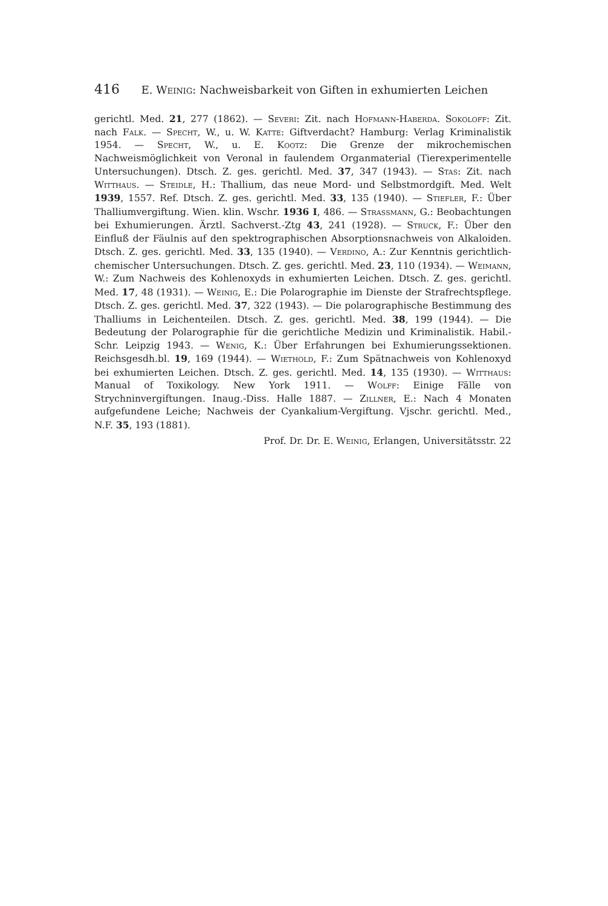416 E. Weinig: Nachweisbarkeit von Giften in exhumierten Leichen
gerichtl. Med. 21, 277 (1862). — Severi: Zit. nach Hofmann-Haberda. Sokoloff: Zit. nach Falk. — Specht, W., u. W. Katte: Giftverdacht? Hamburg: Verlag Kriminalistik 1954. — Specht, W., u. E. Kootz: Die Grenze der mikrochemischen Nachweismöglichkeit von Veronal in faulendem Organmaterial (Tierexperimentelle Untersuchungen). Dtsch. Z. ges. gerichtl. Med. 37, 347 (1943). — Stas: Zit. nach Witthaus. — Steidle, H.: Thallium, das neue Mord- und Selbstmordgift. Med. Welt 1939, 1557. Ref. Dtsch. Z. ges. gerichtl. Med. 33, 135 (1940). — Stiefler, F.: Über Thalliumvergiftung. Wien. klin. Wschr. 1936 I, 486. — Strassmann, G.: Beobachtungen bei Exhumierungen. Ärztl. Sachverst.-Ztg 43, 241 (1928). — Struck, F.: Über den Einfluß der Fäulnis auf den spektrographischen Absorptionsnachweis von Alkaloiden. Dtsch. Z. ges. gerichtl. Med. 33, 135 (1940). — Verdino, A.: Zur Kenntnis gerichtlich-chemischer Untersuchungen. Dtsch. Z. ges. gerichtl. Med. 23, 110 (1934). — Weimann, W.: Zum Nachweis des Kohlenoxyds in exhumierten Leichen. Dtsch. Z. ges. gerichtl. Med. 17, 48 (1931). — Weinig, E.: Die Polarographie im Dienste der Strafrechtspflege. Dtsch. Z. ges. gerichtl. Med. 37, 322 (1943). — Die polarographische Bestimmung des Thalliums in Leichenteilen. Dtsch. Z. ges. gerichtl. Med. 38, 199 (1944). — Die Bedeutung der Polarographie für die gerichtliche Medizin und Kriminalistik. Habil.-Schr. Leipzig 1943. — Wenig, K.: Über Erfahrungen bei Exhumierungssektionen. Reichsgesdh.bl. 19, 169 (1944). — Wiethold, F.: Zum Spätnachweis von Kohlenoxyd bei exhumierten Leichen. Dtsch. Z. ges. gerichtl. Med. 14, 135 (1930). — Witthaus: Manual of Toxikology. New York 1911. — Wolff: Einige Fälle von Strychninvergiftungen. Inaug.-Diss. Halle 1887. — Zillner, E.: Nach 4 Monaten aufgefundene Leiche; Nachweis der Cyankalium-Vergiftung. Vjschr. gerichtl. Med., N.F. 35, 193 (1881).
Prof. Dr. Dr. E. Weinig, Erlangen, Universitätsstr. 22